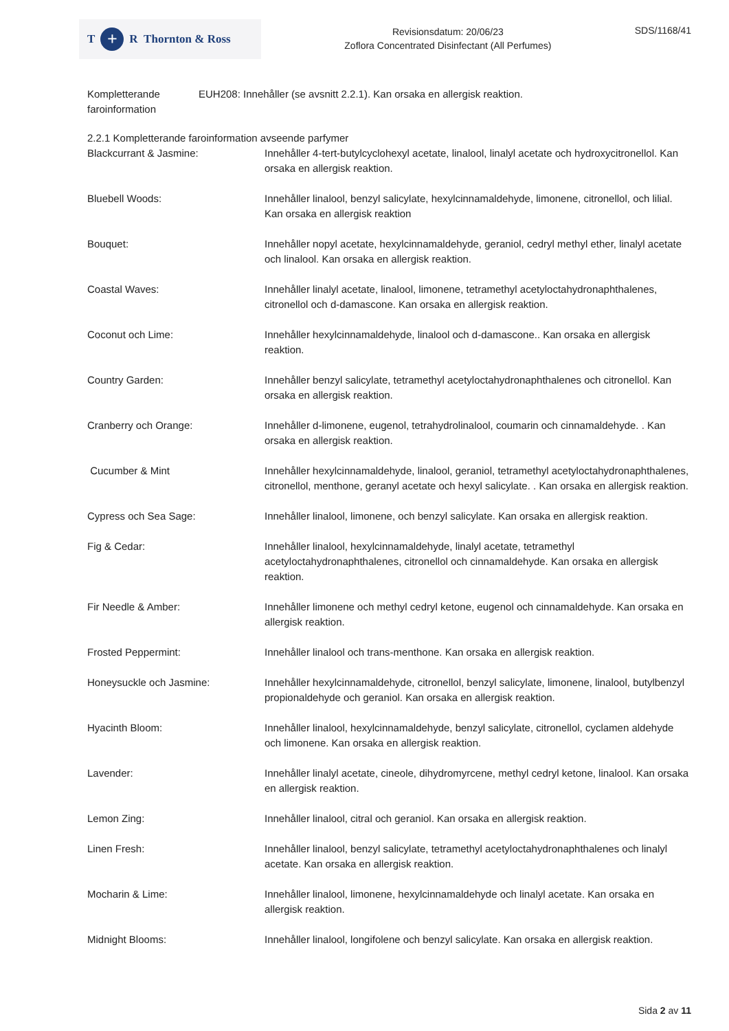T + R Thornton & Ross
Revisionsdatum: 20/06/23
Zoflora Concentrated Disinfectant (All Perfumes)
SDS/1168/41
Kompletterande faroinformation
EUH208: Innehåller (se avsnitt 2.2.1). Kan orsaka en allergisk reaktion.
2.2.1 Kompletterande faroinformation avseende parfymer
Blackcurrant & Jasmine: Innehåller 4-tert-butylcyclohexyl acetate, linalool, linalyl acetate och hydroxycitronellol. Kan orsaka en allergisk reaktion.
Bluebell Woods: Innehåller linalool, benzyl salicylate, hexylcinnamaldehyde, limonene, citronellol, och lilial. Kan orsaka en allergisk reaktion
Bouquet: Innehåller nopyl acetate, hexylcinnamaldehyde, geraniol, cedryl methyl ether, linalyl acetate och linalool. Kan orsaka en allergisk reaktion.
Coastal Waves: Innehåller linalyl acetate, linalool, limonene, tetramethyl acetyloctahydronaphthalenes, citronellol och d-damascone. Kan orsaka en allergisk reaktion.
Coconut och Lime: Innehåller hexylcinnamaldehyde, linalool och d-damascone.. Kan orsaka en allergisk reaktion.
Country Garden: Innehåller benzyl salicylate, tetramethyl acetyloctahydronaphthalenes och citronellol. Kan orsaka en allergisk reaktion.
Cranberry och Orange: Innehåller d-limonene, eugenol, tetrahydrolinalool, coumarin och cinnamaldehyde. . Kan orsaka en allergisk reaktion.
Cucumber & Mint Innehåller hexylcinnamaldehyde, linalool, geraniol, tetramethyl acetyloctahydronaphthalenes, citronellol, menthone, geranyl acetate och hexyl salicylate. . Kan orsaka en allergisk reaktion.
Cypress och Sea Sage: Innehåller linalool, limonene, och benzyl salicylate. Kan orsaka en allergisk reaktion.
Fig & Cedar: Innehåller linalool, hexylcinnamaldehyde, linalyl acetate, tetramethyl acetyloctahydronaphthalenes, citronellol och cinnamaldehyde. Kan orsaka en allergisk reaktion.
Fir Needle & Amber: Innehåller limonene och methyl cedryl ketone, eugenol och cinnamaldehyde. Kan orsaka en allergisk reaktion.
Frosted Peppermint: Innehåller linalool och trans-menthone. Kan orsaka en allergisk reaktion.
Honeysuckle och Jasmine: Innehåller hexylcinnamaldehyde, citronellol, benzyl salicylate, limonene, linalool, butylbenzyl propionaldehyde och geraniol. Kan orsaka en allergisk reaktion.
Hyacinth Bloom: Innehåller linalool, hexylcinnamaldehyde, benzyl salicylate, citronellol, cyclamen aldehyde och limonene. Kan orsaka en allergisk reaktion.
Lavender: Innehåller linalyl acetate, cineole, dihydromyrcene, methyl cedryl ketone, linalool. Kan orsaka en allergisk reaktion.
Lemon Zing: Innehåller linalool, citral och geraniol. Kan orsaka en allergisk reaktion.
Linen Fresh: Innehåller linalool, benzyl salicylate, tetramethyl acetyloctahydronaphthalenes och linalyl acetate. Kan orsaka en allergisk reaktion.
Mocharin & Lime: Innehåller linalool, limonene, hexylcinnamaldehyde och linalyl acetate. Kan orsaka en allergisk reaktion.
Midnight Blooms: Innehåller linalool, longifolene och benzyl salicylate. Kan orsaka en allergisk reaktion.
Sida 2 av 11